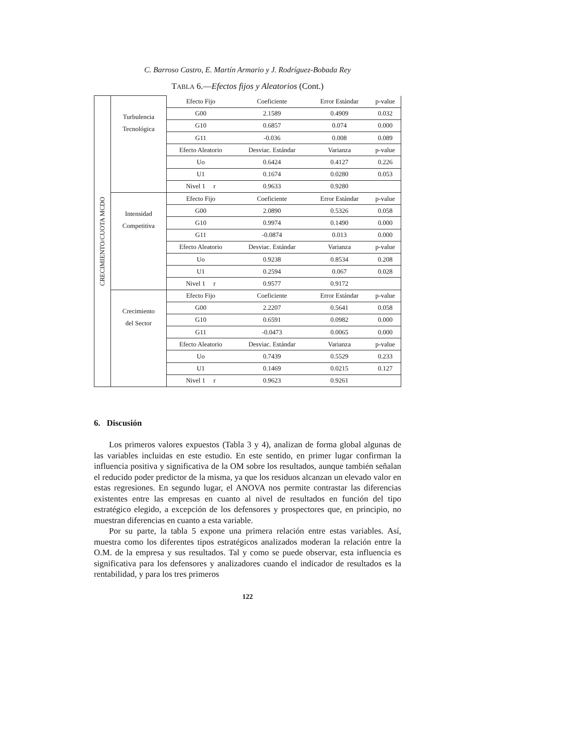C. Barroso Castro, E. Martín Armario y J. Rodríguez-Bobada Rey
TABLA 6.—Efectos fijos y Aleatorios (Cont.)
| CRECIMIENTO/CUOTA MCDO | Turbulencia Tecnológica | Efecto Fijo | Coeficiente | Error Estándar | p-value |
| | | G00 | 2.1589 | 0.4909 | 0.032 |
| | | G10 | 0.6857 | 0.074 | 0.000 |
| | | G11 | -0.036 | 0.008 | 0.089 |
| | | Efecto Aleatorio | Desviac. Estándar | Varianza | p-value |
| | | Uo | 0.6424 | 0.4127 | 0.226 |
| | | U1 | 0.1674 | 0.0280 | 0.053 |
| | | Nivel 1 r | 0.9633 | 0.9280 | |
| | Intensidad Competitiva | Efecto Fijo | Coeficiente | Error Estándar | p-value |
| | | G00 | 2.0890 | 0.5326 | 0.058 |
| | | G10 | 0.9974 | 0.1490 | 0.000 |
| | | G11 | -0.0874 | 0.013 | 0.000 |
| | | Efecto Aleatorio | Desviac. Estándar | Varianza | p-value |
| | | Uo | 0.9238 | 0.8534 | 0.208 |
| | | U1 | 0.2594 | 0.067 | 0.028 |
| | | Nivel 1 r | 0.9577 | 0.9172 | |
| | Crecimiento del Sector | Efecto Fijo | Coeficiente | Error Estándar | p-value |
| | | G00 | 2.2207 | 0.5641 | 0.058 |
| | | G10 | 0.6591 | 0.0982 | 0.000 |
| | | G11 | -0.0473 | 0.0065 | 0.000 |
| | | Efecto Aleatorio | Desviac. Estándar | Varianza | p-value |
| | | Uo | 0.7439 | 0.5529 | 0.233 |
| | | U1 | 0.1469 | 0.0215 | 0.127 |
| | | Nivel 1 r | 0.9623 | 0.9261 | |
6. Discusión
Los primeros valores expuestos (Tabla 3 y 4), analizan de forma global algunas de las variables incluidas en este estudio. En este sentido, en primer lugar confirman la influencia positiva y significativa de la OM sobre los resultados, aunque también señalan el reducido poder predictor de la misma, ya que los residuos alcanzan un elevado valor en estas regresiones. En segundo lugar, el ANOVA nos permite contrastar las diferencias existentes entre las empresas en cuanto al nivel de resultados en función del tipo estratégico elegido, a excepción de los defensores y prospectores que, en principio, no muestran diferencias en cuanto a esta variable.
Por su parte, la tabla 5 expone una primera relación entre estas variables. Así, muestra como los diferentes tipos estratégicos analizados moderan la relación entre la O.M. de la empresa y sus resultados. Tal y como se puede observar, esta influencia es significativa para los defensores y analizadores cuando el indicador de resultados es la rentabilidad, y para los tres primeros
122